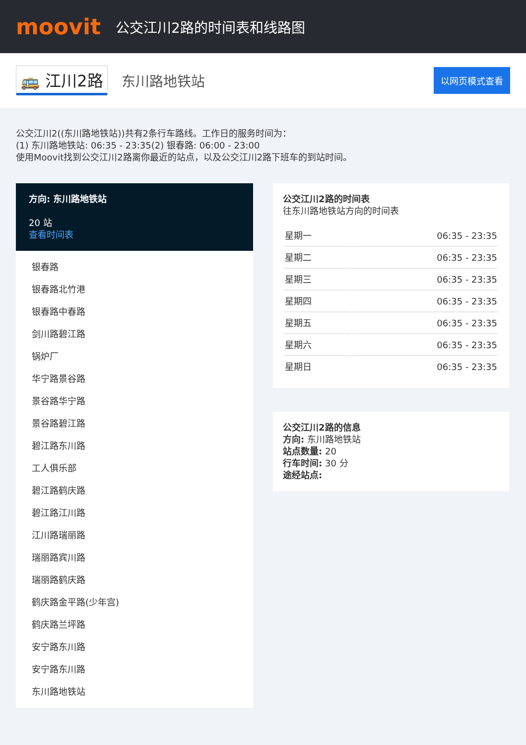moovit
公交江川2路的时间表和线路图
🚌 江川2路 东川路地铁站 以网页模式查看
公交江川2((东川路地铁站))共有2条行车路线。工作日的服务时间为：
(1) 东川路地铁站: 06:35 - 23:35(2) 银春路: 06:00 - 23:00
使用Moovit找到公交江川2路离你最近的站点，以及公交江川2路下班车的到站时间。
方向: 东川路地铁站
20 站
查看时间表
银春路
银春路北竹港
银春路中春路
剑川路碧江路
锅炉厂
华宁路景谷路
景谷路华宁路
景谷路碧江路
碧江路东川路
工人俱乐部
碧江路鹤庆路
碧江路江川路
江川路瑞丽路
瑞丽路宾川路
瑞丽路鹤庆路
鹤庆路金平路(少年宫)
鹤庆路兰坪路
安宁路东川路
安宁路东川路
东川路地铁站
公交江川2路的时间表
往东川路地铁站方向的时间表
| 星期一 | 06:35 - 23:35 |
| 星期二 | 06:35 - 23:35 |
| 星期三 | 06:35 - 23:35 |
| 星期四 | 06:35 - 23:35 |
| 星期五 | 06:35 - 23:35 |
| 星期六 | 06:35 - 23:35 |
| 星期日 | 06:35 - 23:35 |
公交江川2路的信息
方向: 东川路地铁站
站点数量: 20
行车时间: 30 分
途经站点: